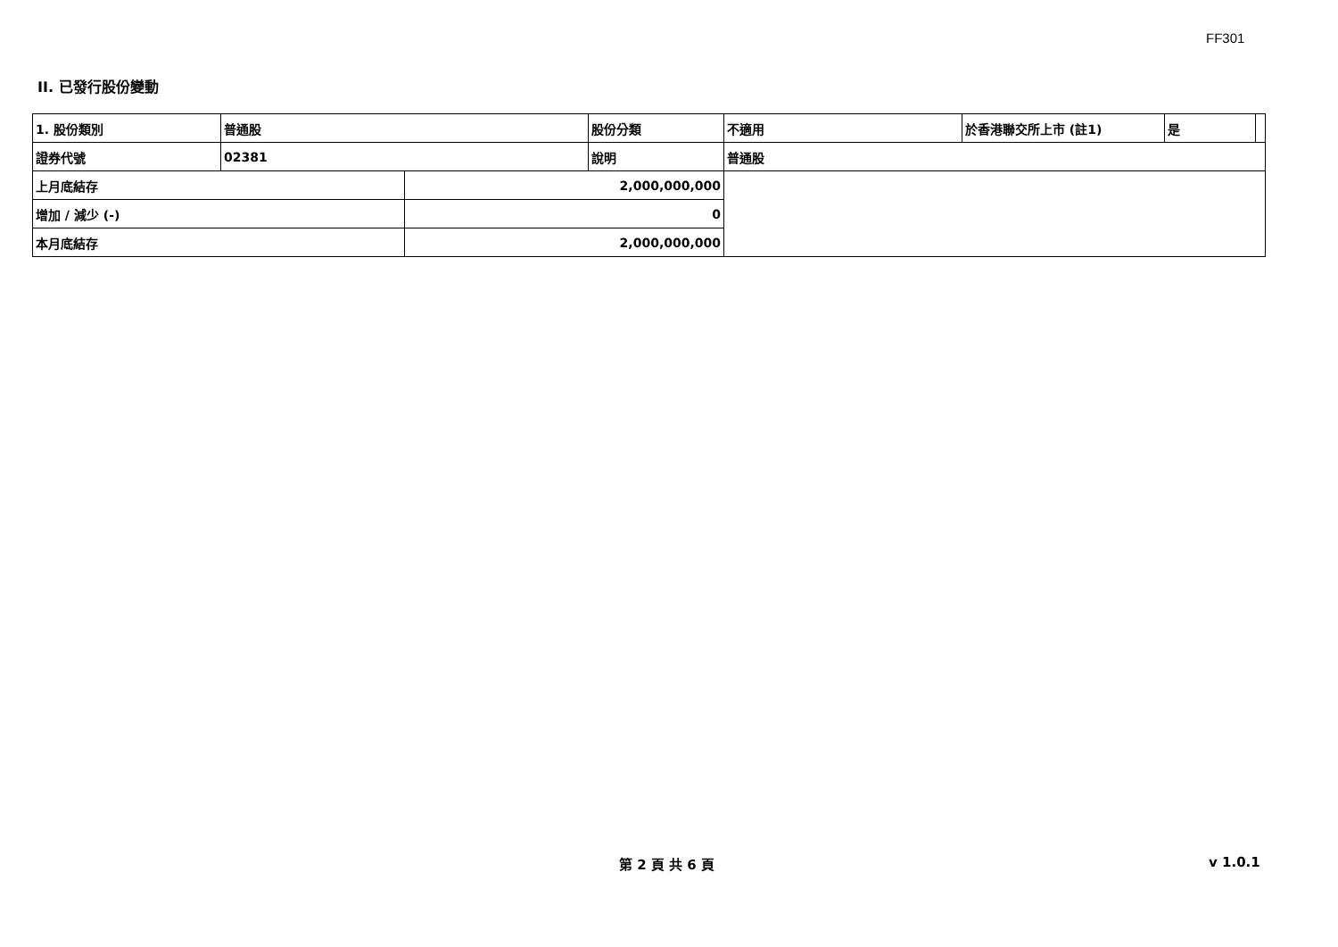FF301
II. 已發行股份變動
| 1. 股份類別 | 普通股 | | 股份分類 | 不適用 | 於香港聯交所上市 (註1) | 是 | |
| 證券代號 | 02381 | | 說明 | 普通股 | | | |
| 上月底結存 | | 2,000,000,000 | | | | | |
| 增加 / 減少 (-) | | 0 | | | | | |
| 本月底結存 | | 2,000,000,000 | | | | | |
第 2 頁 共 6 頁 v 1.0.1